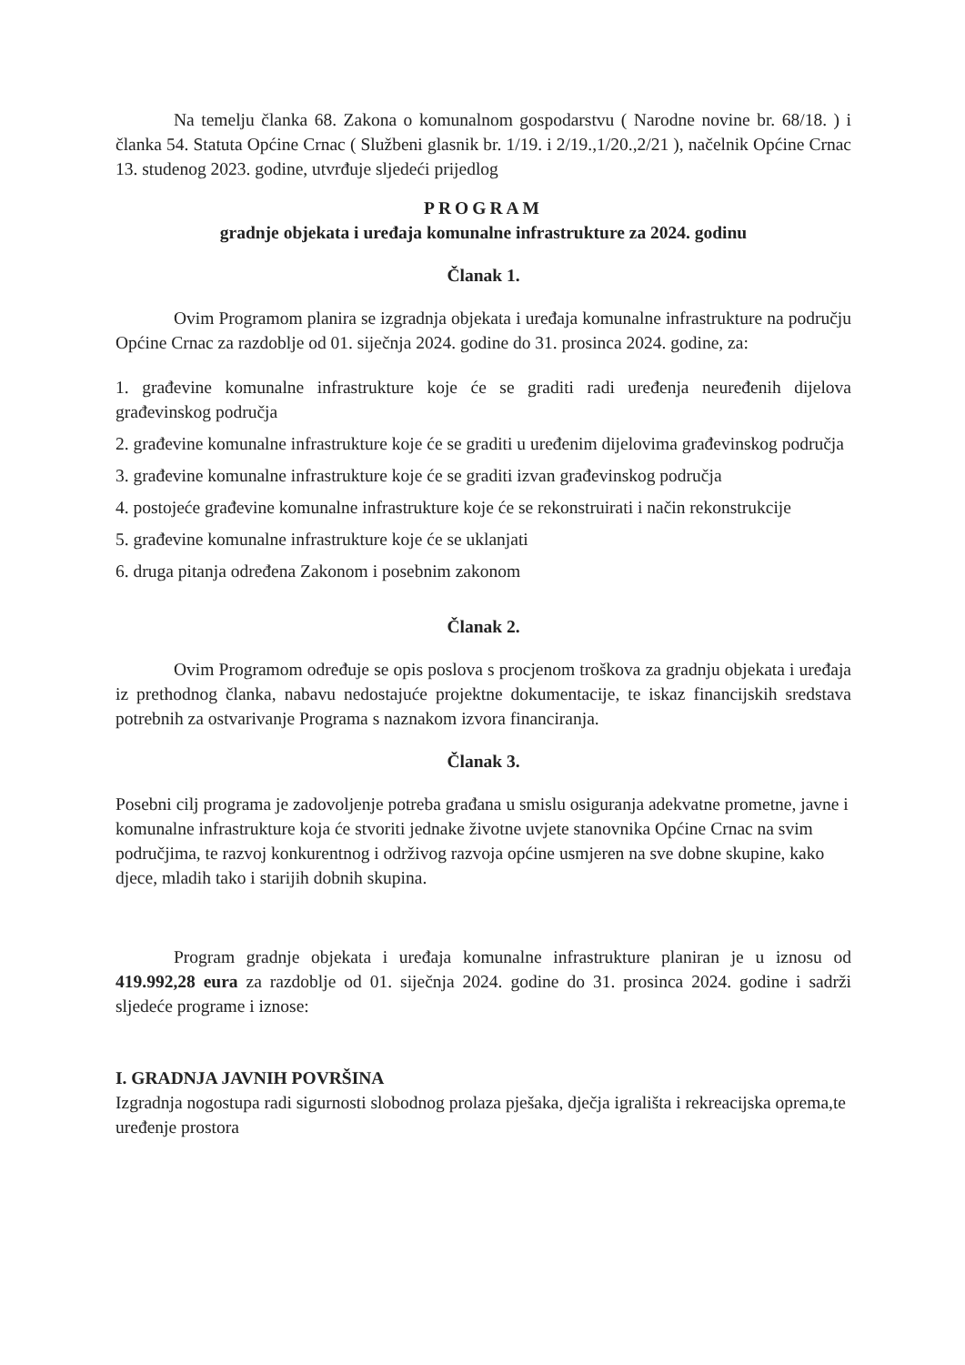Na temelju članka 68. Zakona o komunalnom gospodarstvu ( Narodne novine br. 68/18. ) i članka 54. Statuta Općine Crnac ( Službeni glasnik br. 1/19. i 2/19.,1/20.,2/21 ), načelnik Općine Crnac 13. studenog 2023. godine, utvrđuje sljedeći prijedlog
PROGRAM
gradnje objekata i uređaja komunalne infrastrukture za 2024. godinu
Članak 1.
Ovim Programom planira se izgradnja objekata i uređaja komunalne infrastrukture na području Općine Crnac za razdoblje od 01. siječnja 2024. godine do 31. prosinca 2024. godine, za:
1. građevine komunalne infrastrukture koje će se graditi radi uređenja neuređenih dijelova građevinskog područja
2. građevine komunalne infrastrukture koje će se graditi u uređenim dijelovima građevinskog područja
3. građevine komunalne infrastrukture koje će se graditi izvan građevinskog područja
4. postojeće građevine komunalne infrastrukture koje će se rekonstruirati i način rekonstrukcije
5. građevine komunalne infrastrukture koje će se uklanjati
6. druga pitanja određena Zakonom i posebnim zakonom
Članak 2.
Ovim Programom određuje se opis poslova s procjenom troškova za gradnju objekata i uređaja iz prethodnog članka, nabavu nedostajuće projektne dokumentacije, te iskaz financijskih sredstava potrebnih za ostvarivanje Programa s naznakom izvora financiranja.
Članak 3.
Posebni cilj programa je zadovoljenje potreba građana u smislu osiguranja adekvatne prometne, javne i komunalne infrastrukture koja će stvoriti jednake životne uvjete stanovnika Općine Crnac na svim područjima, te razvoj konkurentnog i održivog razvoja općine usmjeren na sve dobne skupine, kako djece, mladih tako i starijih dobnih skupina.
Program gradnje objekata i uređaja komunalne infrastrukture planiran je u iznosu od 419.992,28 eura za razdoblje od 01. siječnja 2024. godine do 31. prosinca 2024. godine i sadrži sljedeće programe i iznose:
I. GRADNJA JAVNIH POVRŠINA
Izgradnja nogostupa radi sigurnosti slobodnog prolaza pješaka, dječja igrališta i rekreacijska oprema,te uređenje prostora